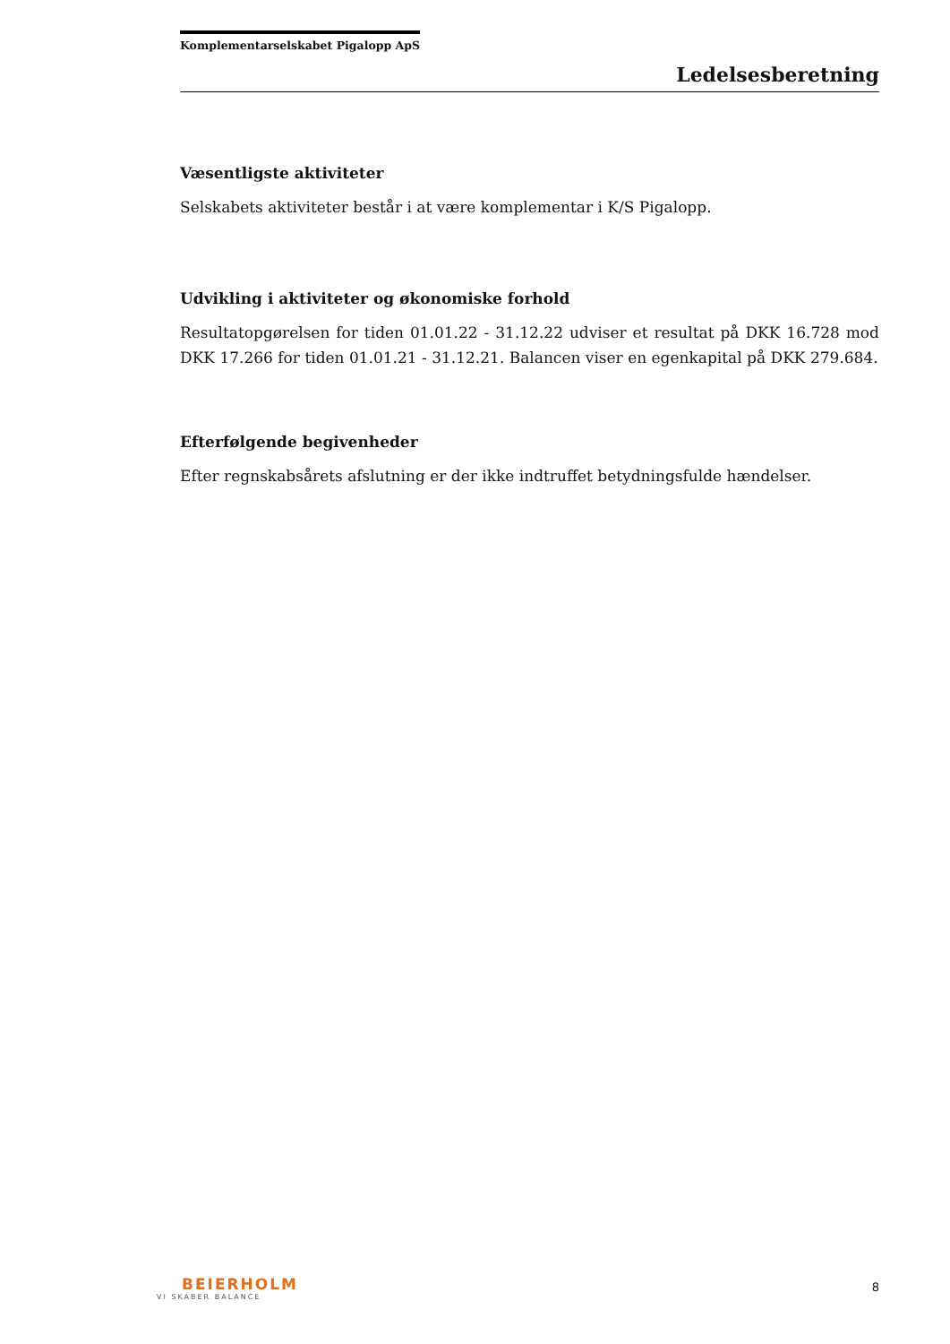Komplementarselskabet Pigalopp ApS
Ledelsesberetning
Væsentligste aktiviteter
Selskabets aktiviteter består i at være komplementar i K/S Pigalopp.
Udvikling i aktiviteter og økonomiske forhold
Resultatopgørelsen for tiden 01.01.22 - 31.12.22 udviser et resultat på DKK 16.728 mod DKK 17.266 for tiden 01.01.21 - 31.12.21. Balancen viser en egenkapital på DKK 279.684.
Efterfølgende begivenheder
Efter regnskabsårets afslutning er der ikke indtruffet betydningsfulde hændelser.
BEIERHOLM
VI SKABER BALANCE
8